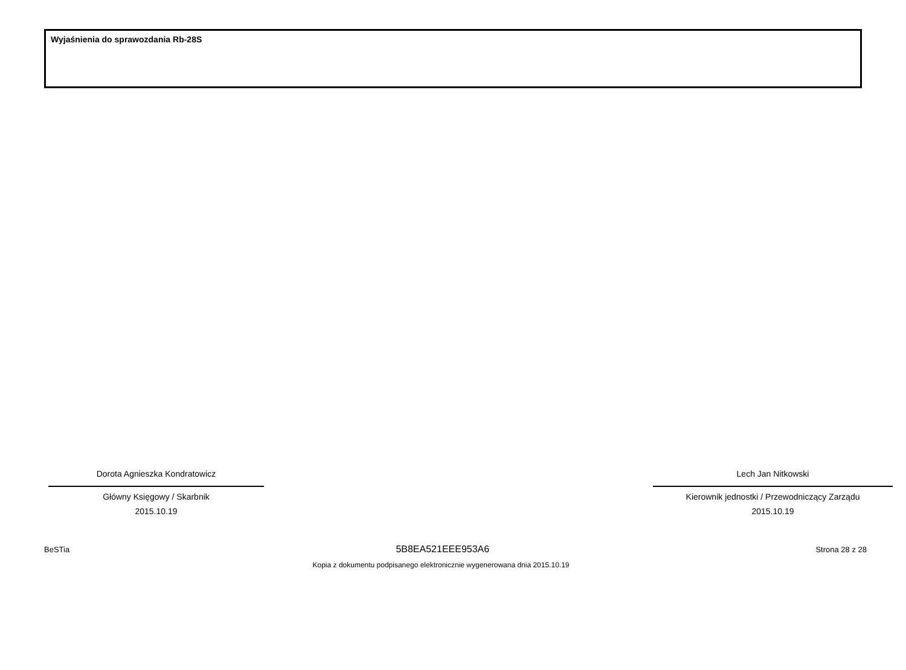Wyjaśnienia do sprawozdania Rb-28S
Dorota Agnieszka Kondratowicz
Główny Księgowy / Skarbnik
2015.10.19
Lech Jan Nitkowski
Kierownik jednostki / Przewodniczący Zarządu
2015.10.19
BeSTia 5B8EA521EEE953A6 Strona 28 z 28
Kopia z dokumentu podpisanego elektronicznie wygenerowana dnia 2015.10.19